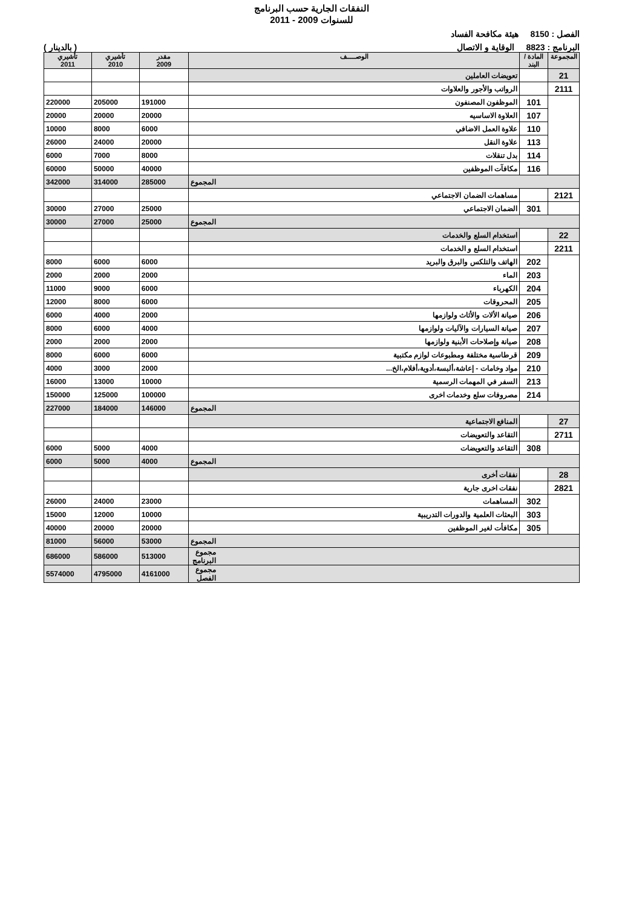النفقات الجارية حسب البرنامج
للسنوات 2009 - 2011
الفصل : 8150 هيئة مكافحة الفساد
البرنامج : 8823 الوقاية و الاتصال ( بالدينار )
| المجموعة | المادة / البند | الوصـــــف | مقدر 2009 | تأشيري 2010 | تأشيري 2011 |
| --- | --- | --- | --- | --- | --- |
| 21 | | تعويضات العاملين | | | |
| 2111 | | الرواتب والأجور والعلاوات | | | |
| | 101 | الموظفون المصنفون | 191000 | 205000 | 220000 |
| | 107 | العلاوة الاساسيه | 20000 | 20000 | 20000 |
| | 110 | علاوة العمل الاضافي | 6000 | 8000 | 10000 |
| | 113 | علاوة النقل | 20000 | 24000 | 26000 |
| | 114 | بدل تنقلات | 8000 | 7000 | 6000 |
| | 116 | مكافآت الموظفين | 40000 | 50000 | 60000 |
| المجموع | | | 285000 | 314000 | 342000 |
| 2121 | | مساهمات الضمان الاجتماعي | | | |
| | 301 | الضمان الاجتماعي | 25000 | 27000 | 30000 |
| المجموع | | | 25000 | 27000 | 30000 |
| 22 | | استخدام السلع والخدمات | | | |
| 2211 | | استخدام السلع و الخدمات | | | |
| | 202 | الهاتف والتلكس والبرق والبريد | 6000 | 6000 | 8000 |
| | 203 | الماء | 2000 | 2000 | 2000 |
| | 204 | الكهرباء | 6000 | 9000 | 11000 |
| | 205 | المحروقات | 6000 | 8000 | 12000 |
| | 206 | صيانة الألات والأثاث ولوازمها | 2000 | 4000 | 6000 |
| | 207 | صيانة السيارات والآليات ولوازمها | 4000 | 6000 | 8000 |
| | 208 | صيانة وإصلاحات الأبنية ولوازمها | 2000 | 2000 | 2000 |
| | 209 | قرطاسية مختلفة ومطبوعات لوازم مكتبية | 6000 | 6000 | 8000 |
| | 210 | مواد وخامات - إعاشة،ألبسة،أدوية،أفلام،الخ... | 2000 | 3000 | 4000 |
| | 213 | السفر في المهمات الرسمية | 10000 | 13000 | 16000 |
| | 214 | مصروفات سلع وخدمات اخرى | 100000 | 125000 | 150000 |
| المجموع | | | 146000 | 184000 | 227000 |
| 27 | | المنافع الاجتماعية | | | |
| 2711 | | التقاعد والتعويضات | | | |
| | 308 | التقاعد والتعويضات | 4000 | 5000 | 6000 |
| المجموع | | | 4000 | 5000 | 6000 |
| 28 | | نفقات أخرى | | | |
| 2821 | | نفقات اخرى جارية | | | |
| | 302 | المساهمات | 23000 | 24000 | 26000 |
| | 303 | البعثات العلمية والدورات التدريبية | 10000 | 12000 | 15000 |
| | 305 | مكافأت لغير الموظفين | 20000 | 20000 | 40000 |
| المجموع | | | 53000 | 56000 | 81000 |
| مجموع البرنامج | | | 513000 | 586000 | 686000 |
| مجموع الفصل | | | 4161000 | 4795000 | 5574000 |